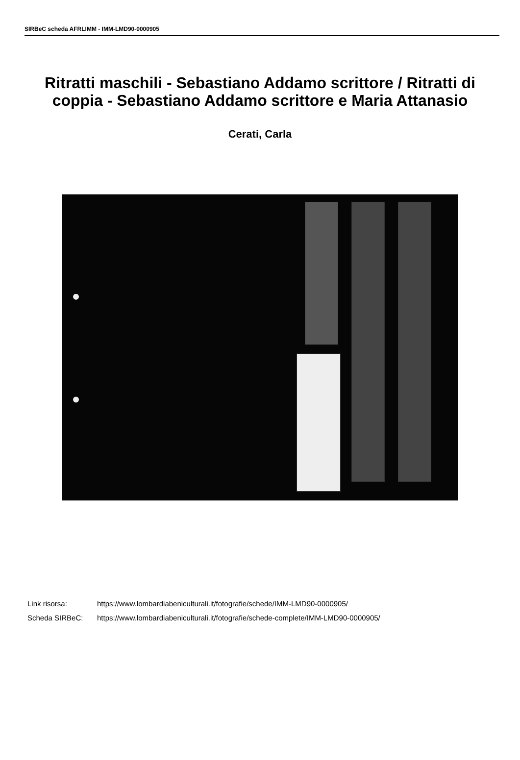SIRBeC scheda AFRLIMM - IMM-LMD90-0000905
Ritratti maschili - Sebastiano Addamo scrittore / Ritratti di coppia - Sebastiano Addamo scrittore e Maria Attanasio
Cerati, Carla
Link risorsa: https://www.lombardiabeniculturali.it/fotografie/schede/IMM-LMD90-0000905/
Scheda SIRBeC: https://www.lombardiabeniculturali.it/fotografie/schede-complete/IMM-LMD90-0000905/